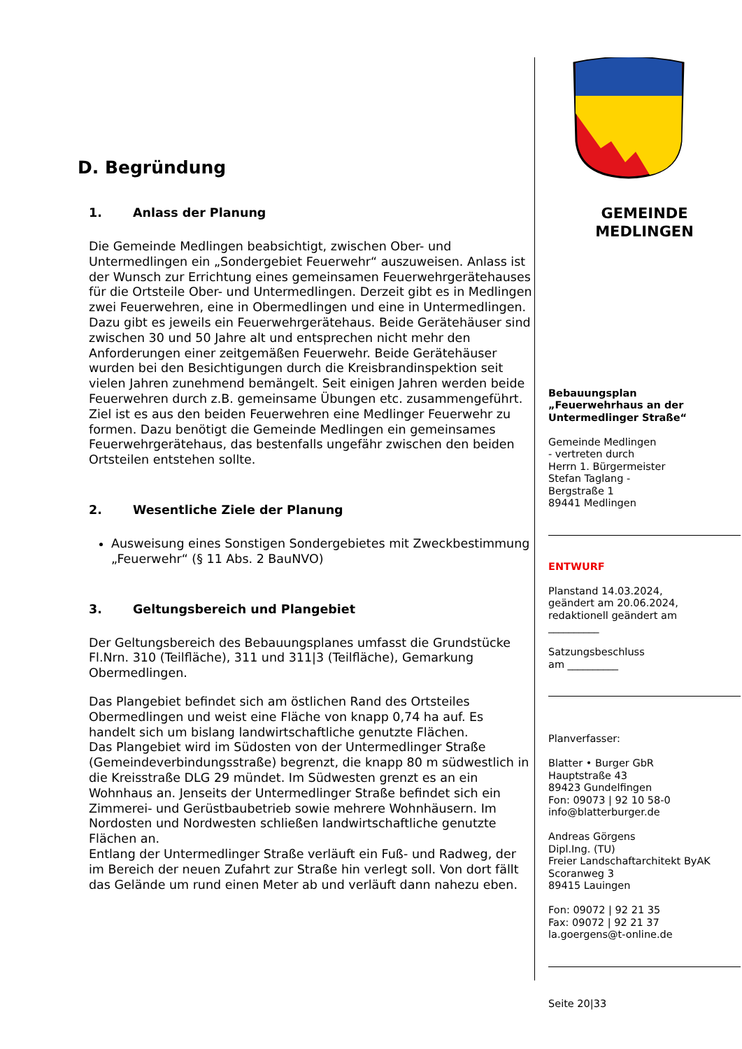D. Begründung
1. Anlass der Planung
Die Gemeinde Medlingen beabsichtigt, zwischen Ober- und Untermedlingen ein „Sondergebiet Feuerwehr“ auszuweisen. Anlass ist der Wunsch zur Errichtung eines gemeinsamen Feuerwehrgerätehauses für die Ortsteile Ober- und Untermedlingen. Derzeit gibt es in Medlingen zwei Feuerwehren, eine in Obermedlingen und eine in Untermedlingen. Dazu gibt es jeweils ein Feuerwehrgerätehaus. Beide Gerätehäuser sind zwischen 30 und 50 Jahre alt und entsprechen nicht mehr den Anforderungen einer zeitgemäßen Feuerwehr. Beide Gerätehäuser wurden bei den Besichtigungen durch die Kreisbrandinspektion seit vielen Jahren zunehmend bemängelt. Seit einigen Jahren werden beide Feuerwehren durch z.B. gemeinsame Übungen etc. zusammengeführt. Ziel ist es aus den beiden Feuerwehren eine Medlinger Feuerwehr zu formen. Dazu benötigt die Gemeinde Medlingen ein gemeinsames Feuerwehrgerätehaus, das bestenfalls ungefähr zwischen den beiden Ortsteilen entstehen sollte.
2. Wesentliche Ziele der Planung
Ausweisung eines Sonstigen Sondergebietes mit Zweckbestimmung „Feuerwehr“ (§ 11 Abs. 2 BauNVO)
3. Geltungsbereich und Plangebiet
Der Geltungsbereich des Bebauungsplanes umfasst die Grundstücke Fl.Nrn. 310 (Teilfläche), 311 und 311|3 (Teilfläche), Gemarkung Obermedlingen.
Das Plangebiet befindet sich am östlichen Rand des Ortsteiles Obermedlingen und weist eine Fläche von knapp 0,74 ha auf. Es handelt sich um bislang landwirtschaftliche genutzte Flächen.
Das Plangebiet wird im Südosten von der Untermedlinger Straße (Gemeindeverbindungsstraße) begrenzt, die knapp 80 m südwestlich in die Kreisstraße DLG 29 mündet. Im Südwesten grenzt es an ein Wohnhaus an. Jenseits der Untermedlinger Straße befindet sich ein Zimmerei- und Gerüstbaubetrieb sowie mehrere Wohnhäusern. Im Nordosten und Nordwesten schließen landwirtschaftliche genutzte Flächen an.
Entlang der Untermedlinger Straße verläuft ein Fuß- und Radweg, der im Bereich der neuen Zufahrt zur Straße hin verlegt soll. Von dort fällt das Gelände um rund einen Meter ab und verläuft dann nahezu eben.
GEMEINDE
MEDLINGEN
Bebauungsplan
„Feuerwehrhaus an der Untermedlinger Straße“
Gemeinde Medlingen
- vertreten durch
Herrn 1. Bürgermeister
Stefan Taglang -
Bergstraße 1
89441 Medlingen
ENTWURF
Planstand 14.03.2024,
geändert am 20.06.2024,
redaktionell geändert am
__________
Satzungsbeschluss
am __________
Planverfasser:
Blatter • Burger GbR
Hauptstraße 43
89423 Gundelfingen
Fon: 09073 | 92 10 58-0
info@blatterburger.de
Andreas Görgens
Dipl.Ing. (TU)
Freier Landschaftarchitekt ByAK
Scoranweg 3
89415 Lauingen
Fon: 09072 | 92 21 35
Fax: 09072 | 92 21 37
la.goergens@t-online.de
Seite 20|33